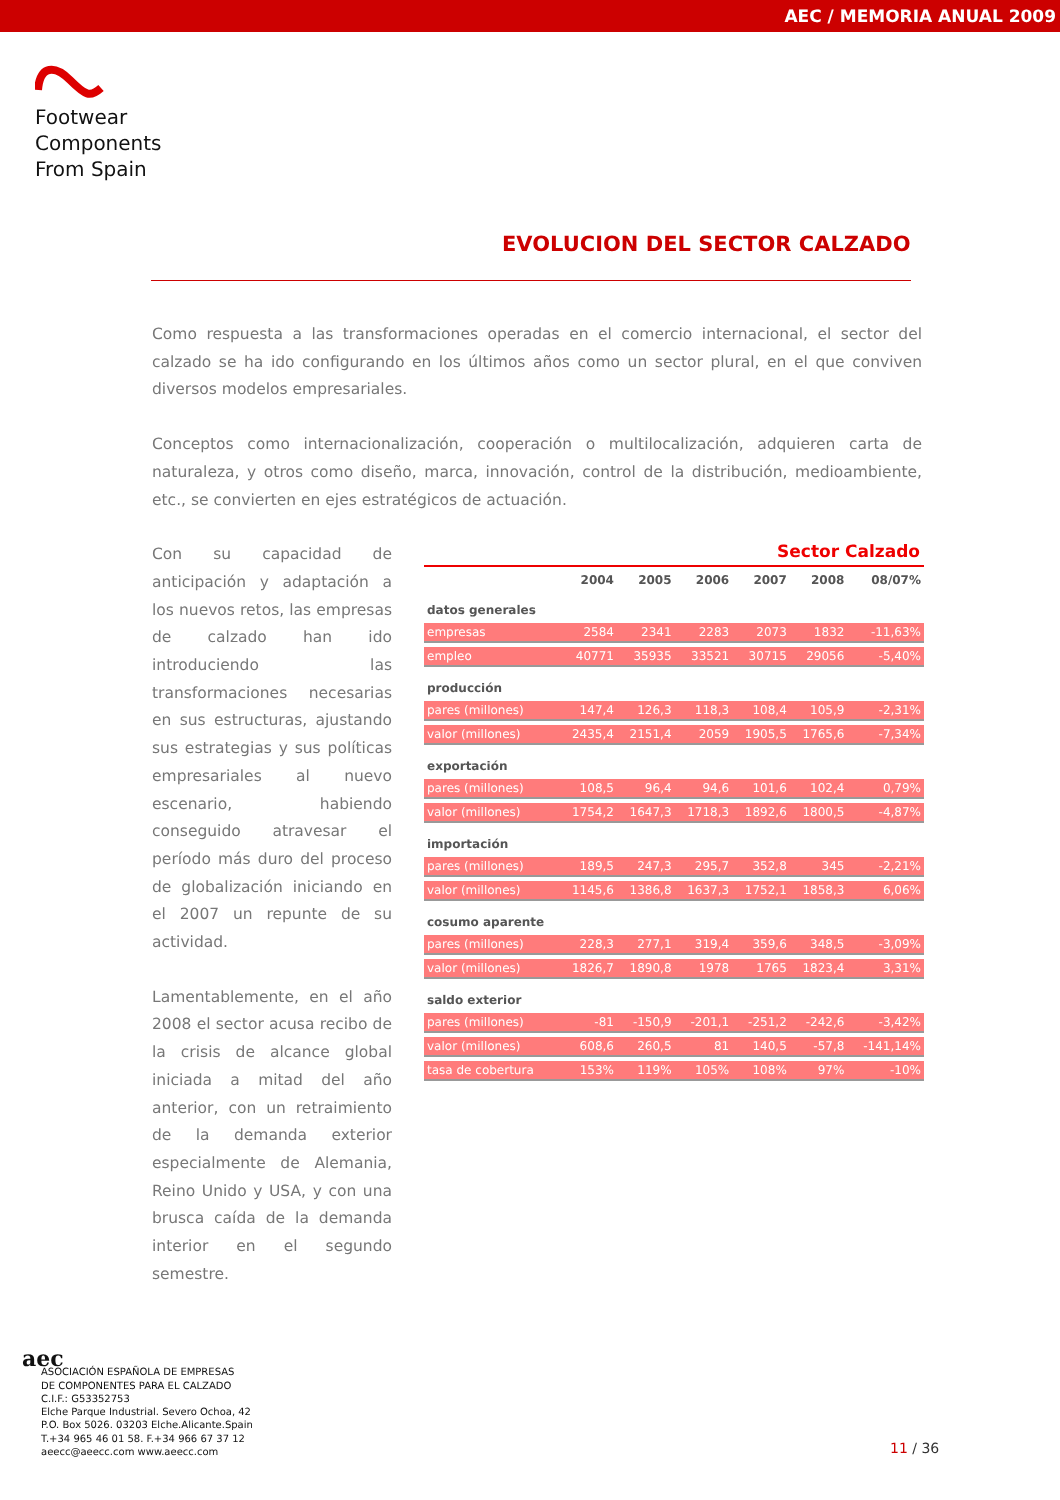AEC / MEMORIA ANUAL 2009
Footwear
Components
From Spain
EVOLUCION DEL SECTOR CALZADO
Como respuesta a las transformaciones operadas en el comercio internacional, el sector del calzado se ha ido configurando en los últimos años como un sector plural, en el que conviven diversos modelos empresariales.
Conceptos como internacionalización, cooperación o multilocalización, adquieren carta de naturaleza, y otros como diseño, marca, innovación, control de la distribución, medioambiente, etc., se convierten en ejes estratégicos de actuación.
Con su capacidad de anticipación y adaptación a los nuevos retos, las empresas de calzado han ido introduciendo las transformaciones necesarias en sus estructuras, ajustando sus estrategias y sus políticas empresariales al nuevo escenario, habiendo conseguido atravesar el período más duro del proceso de globalización iniciando en el 2007 un repunte de su actividad.
Lamentablemente, en el año 2008 el sector acusa recibo de la crisis de alcance global iniciada a mitad del año anterior, con un retraimiento de la demanda exterior especialmente de Alemania, Reino Unido y USA, y con una brusca caída de la demanda interior en el segundo semestre.
Sector Calzado
| | 2004 | 2005 | 2006 | 2007 | 2008 | 08/07% |
| --- | --- | --- | --- | --- | --- | --- |
| datos generales | | | | | | |
| empresas | 2584 | 2341 | 2283 | 2073 | 1832 | -11,63% |
| empleo | 40771 | 35935 | 33521 | 30715 | 29056 | -5,40% |
| producción | | | | | | |
| pares (millones) | 147,4 | 126,3 | 118,3 | 108,4 | 105,9 | -2,31% |
| valor (millones) | 2435,4 | 2151,4 | 2059 | 1905,5 | 1765,6 | -7,34% |
| exportación | | | | | | |
| pares (millones) | 108,5 | 96,4 | 94,6 | 101,6 | 102,4 | 0,79% |
| valor (millones) | 1754,2 | 1647,3 | 1718,3 | 1892,6 | 1800,5 | -4,87% |
| importación | | | | | | |
| pares (millones) | 189,5 | 247,3 | 295,7 | 352,8 | 345 | -2,21% |
| valor (millones) | 1145,6 | 1386,8 | 1637,3 | 1752,1 | 1858,3 | 6,06% |
| cosumo aparente | | | | | | |
| pares (millones) | 228,3 | 277,1 | 319,4 | 359,6 | 348,5 | -3,09% |
| valor (millones) | 1826,7 | 1890,8 | 1978 | 1765 | 1823,4 | 3,31% |
| saldo exterior | | | | | | |
| pares (millones) | -81 | -150,9 | -201,1 | -251,2 | -242,6 | -3,42% |
| valor (millones) | 608,6 | 260,5 | 81 | 140,5 | -57,8 | -141,14% |
| tasa de cobertura | 153% | 119% | 105% | 108% | 97% | -10% |
aec
ASOCIACIÓN ESPAÑOLA DE EMPRESAS
DE COMPONENTES PARA EL CALZADO
C.I.F.: G53352753
Elche Parque Industrial. Severo Ochoa, 42
P.O. Box 5026. 03203 Elche.Alicante.Spain
T.+34 965 46 01 58. F.+34 966 67 37 12
aeecc@aeecc.com www.aeecc.com
11 / 36